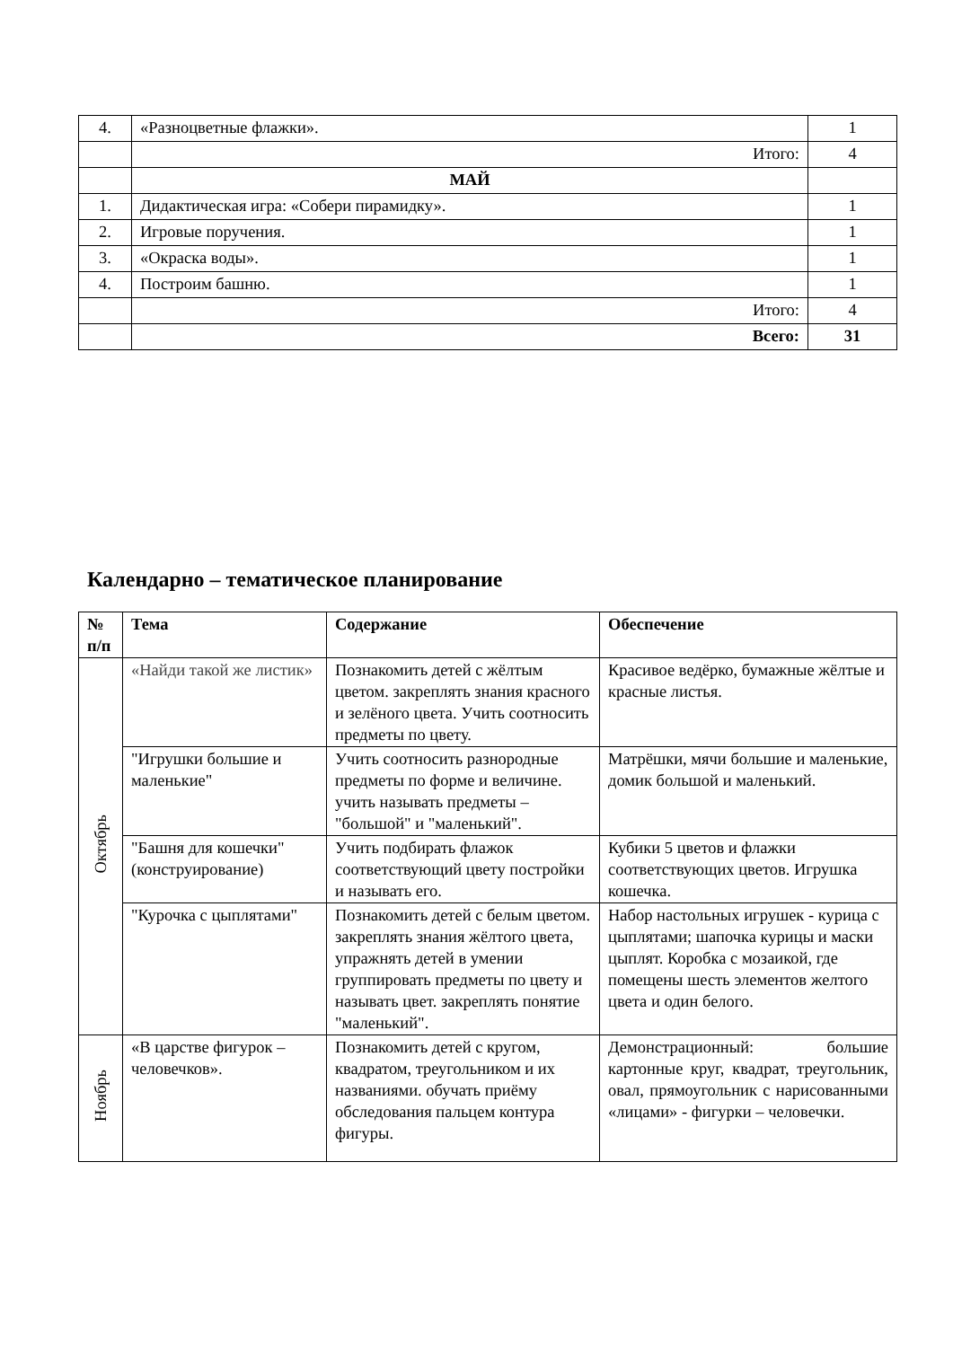| 4. | «Разноцветные флажки». | 1 |
| | Итого: | 4 |
| | МАЙ | |
| 1. | Дидактическая игра: «Собери пирамидку». | 1 |
| 2. | Игровые поручения. | 1 |
| 3. | «Окраска воды». | 1 |
| 4. | Построим башню. | 1 |
| | Итого: | 4 |
| | Всего: | 31 |
Календарно – тематическое планирование
| № п/п | Тема | Содержание | Обеспечение |
| --- | --- | --- | --- |
| Октябрь | «Найди такой же листик» | Познакомить детей с жёлтым цветом. закреплять знания красного и зелёного цвета. Учить соотносить предметы по цвету. | Красивое ведёрко, бумажные жёлтые и красные листья. |
| | "Игрушки большие и маленькие" | Учить соотносить разнородные предметы по форме и величине. учить называть предметы – "большой" и "маленький". | Матрёшки, мячи большие и маленькие, домик большой и маленький. |
| | "Башня для кошечки"(конструирование) | Учить подбирать флажок соответствующий цвету постройки и называть его. | Кубики 5 цветов и флажки соответствующих цветов. Игрушка кошечка. |
| | "Курочка с цыплятами" | Познакомить детей с белым цветом. закреплять знания жёлтого цвета, упражнять детей в умении группировать предметы по цвету и называть цвет. закреплять понятие "маленький". | Набор настольных игрушек - курица с цыплятами; шапочка курицы и маски цыплят. Коробка с мозаикой, где помещены шесть элементов желтого цвета и один белого. |
| Ноябрь | «В царстве фигурок – человечков». | Познакомить детей с кругом, квадратом, треугольником и их названиями. обучать приёму обследования пальцем контура фигуры. | Демонстрационный: большие картонные круг, квадрат, треугольник, овал, прямоугольник с нарисованными «лицами» - фигурки – человечки. |